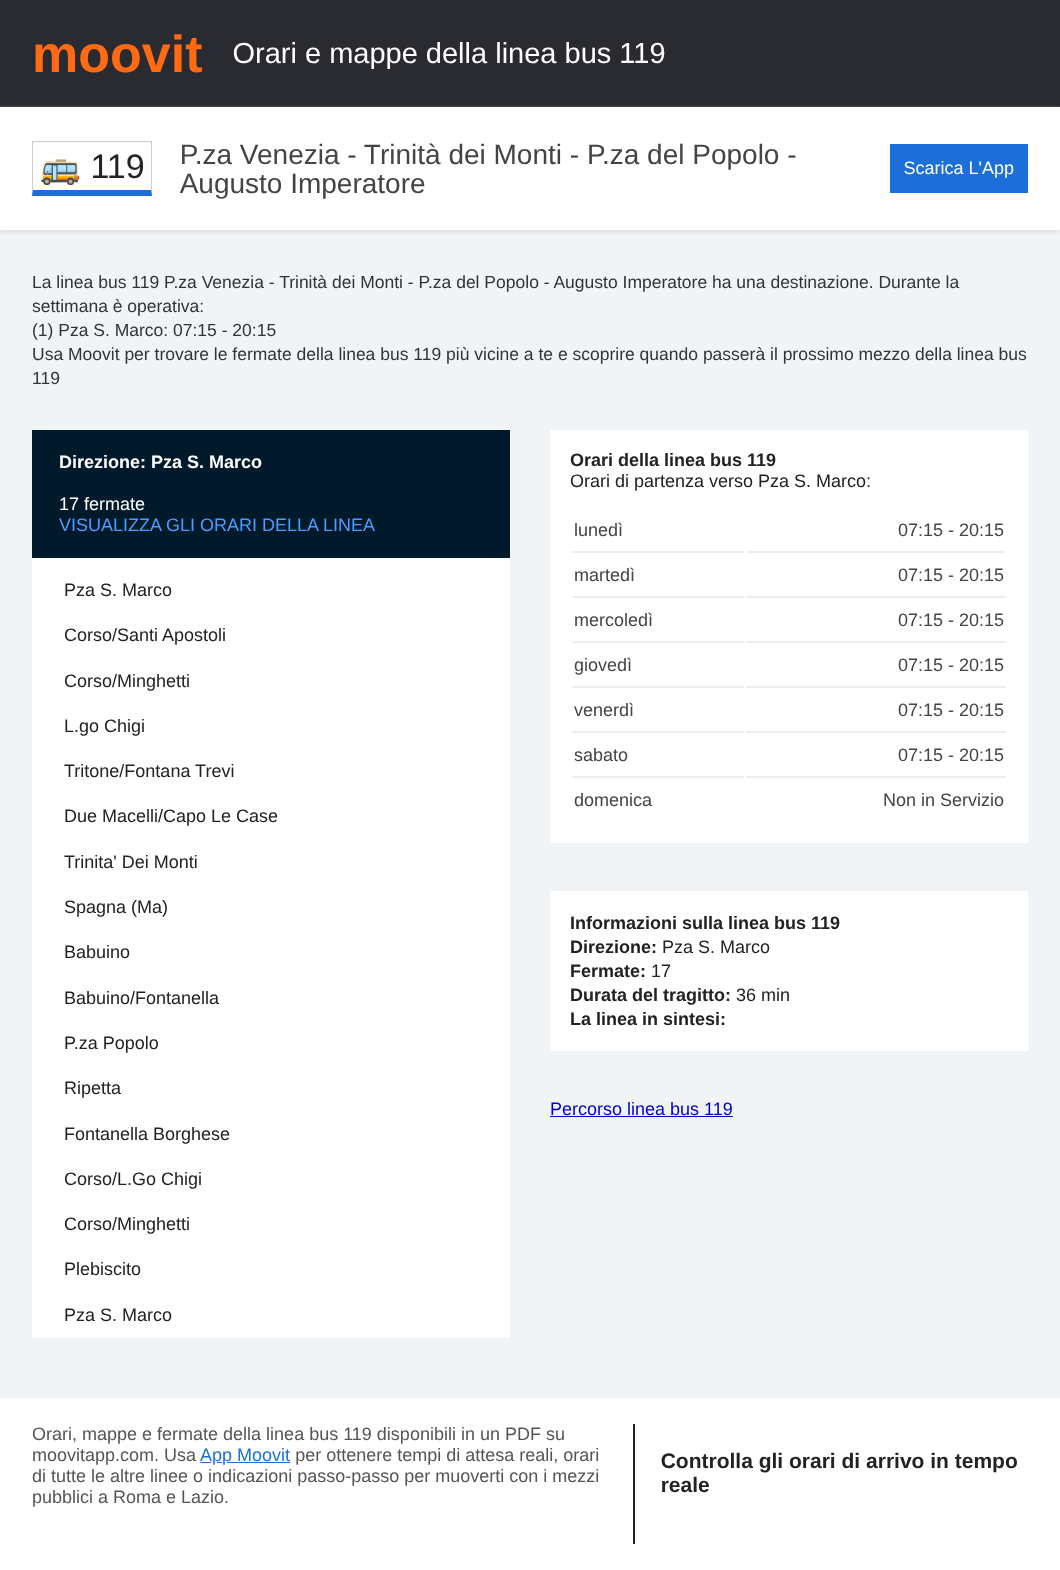moovit
Orari e mappe della linea bus 119
🚌 119
P.za Venezia - Trinità dei Monti - P.za del Popolo - Augusto Imperatore
Scarica L'App
La linea bus 119 P.za Venezia - Trinità dei Monti - P.za del Popolo - Augusto Imperatore ha una destinazione. Durante la settimana è operativa:
(1) Pza S. Marco: 07:15 - 20:15
Usa Moovit per trovare le fermate della linea bus 119 più vicine a te e scoprire quando passerà il prossimo mezzo della linea bus 119
Direzione: Pza S. Marco
17 fermate
VISUALIZZA GLI ORARI DELLA LINEA
Pza S. Marco
Corso/Santi Apostoli
Corso/Minghetti
L.go Chigi
Tritone/Fontana Trevi
Due Macelli/Capo Le Case
Trinita' Dei Monti
Spagna (Ma)
Babuino
Babuino/Fontanella
P.za Popolo
Ripetta
Fontanella Borghese
Corso/L.Go Chigi
Corso/Minghetti
Plebiscito
Pza S. Marco
Orari della linea bus 119
Orari di partenza verso Pza S. Marco:
| lunedì | 07:15 - 20:15 |
| martedì | 07:15 - 20:15 |
| mercoledì | 07:15 - 20:15 |
| giovedì | 07:15 - 20:15 |
| venerdì | 07:15 - 20:15 |
| sabato | 07:15 - 20:15 |
| domenica | Non in Servizio |
Informazioni sulla linea bus 119
Direzione: Pza S. Marco
Fermate: 17
Durata del tragitto: 36 min
La linea in sintesi:
Percorso linea bus 119
Orari, mappe e fermate della linea bus 119 disponibili in un PDF su moovitapp.com. Usa App Moovit per ottenere tempi di attesa reali, orari di tutte le altre linee o indicazioni passo-passo per muoverti con i mezzi pubblici a Roma e Lazio.
Controlla gli orari di arrivo in tempo reale